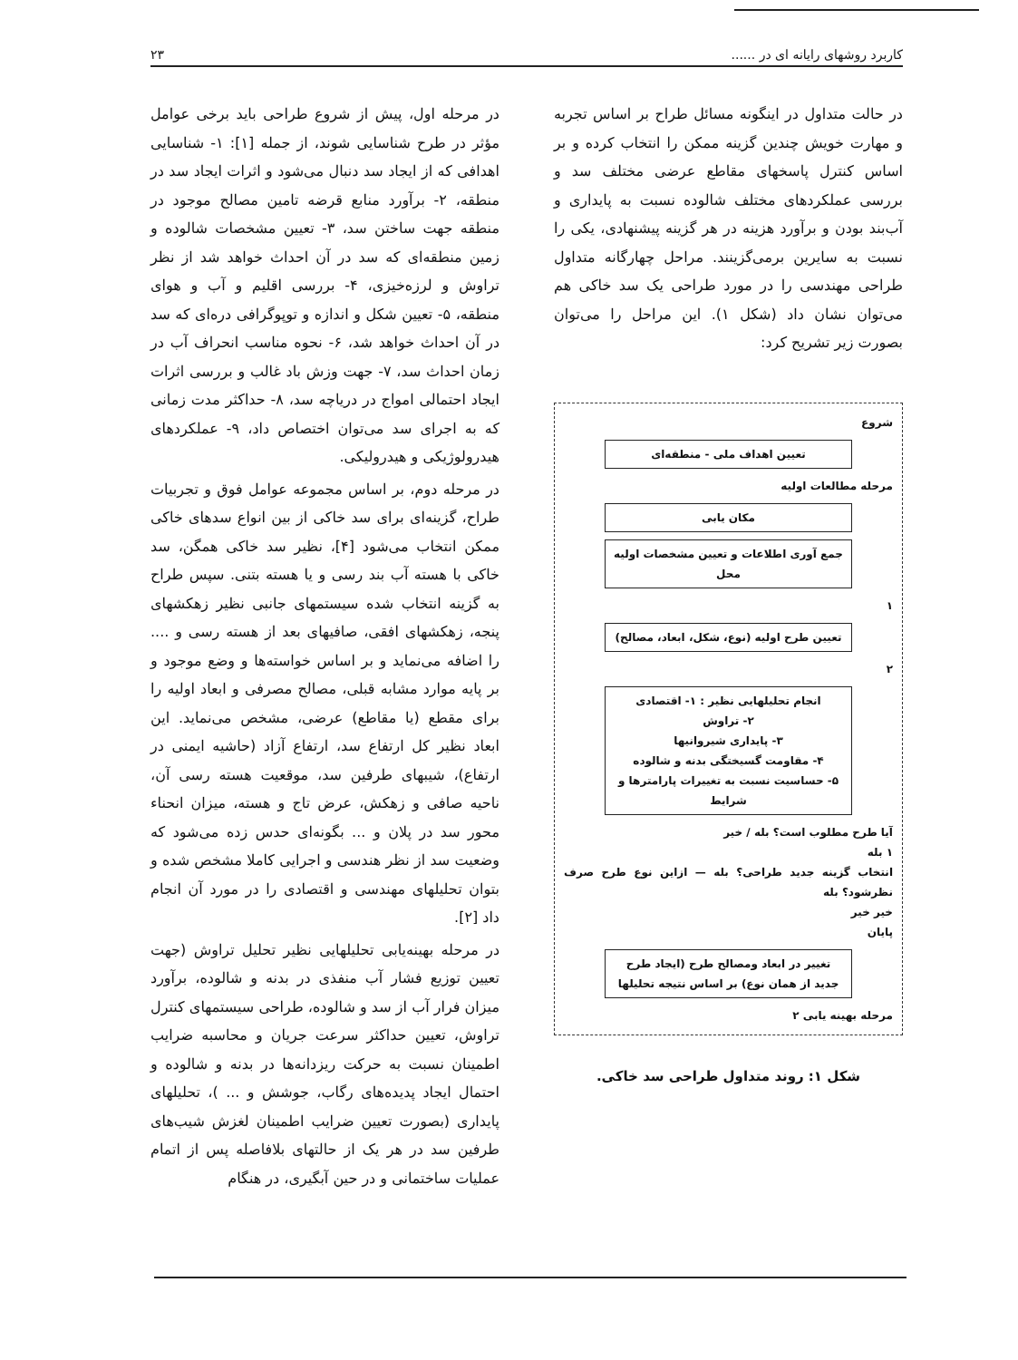کاربرد روشهای رایانه ای در ...... ۲۳
در حالت متداول در اینگونه مسائل طراح بر اساس تجربه و مهارت خویش چندین گزینه ممکن را انتخاب کرده و بر اساس کنترل پاسخهای مقاطع عرضی مختلف سد و بررسی عملکردهای مختلف شالوده نسبت به پایداری و آب‌بند بودن و برآورد هزینه در هر گزینه پیشنهادی، یکی را نسبت به سایرین برمی‌گزینند. مراحل چهارگانه متداول طراحی مهندسی را در مورد طراحی یک سد خاکی هم می‌توان نشان داد (شکل ۱). این مراحل را می‌توان بصورت زیر تشریح کرد:
شروع
تعیین اهداف ملی - منطقه‌ای
مرحله مطالعات اولیه
مکان یابی
جمع آوری اطلاعات و تعیین مشخصات اولیه محل
۱
تعیین طرح اولیه (نوع، شکل، ابعاد، مصالح)
۲
انجام تحلیلهایی نظیر : ۱- اقتصادی
۲- تراوش
۳- پایداری شیروانیها
۴- مقاومت گسیختگی بدنه و شالوده
۵- حساسیت نسبت به تغییرات پارامترها و شرایط
آیا طرح مطلوب است؟ بله / خیر
۱ بله
انتخاب گزینه جدید طراحی؟ بله — ازاین نوع طرح صرف نظرشود؟ بله
خیر خیر
پایان
تغییر در ابعاد ومصالح طرح (ایجاد طرح جدید از همان نوع) بر اساس نتیجه تحلیلها
مرحله بهینه یابی ۲
شکل ۱: روند متداول طراحی سد خاکی.
در مرحله اول، پیش از شروع طراحی باید برخی عوامل مؤثر در طرح شناسایی شوند، از جمله [۱]: ۱- شناسایی اهدافی که از ایجاد سد دنبال می‌شود و اثرات ایجاد سد در منطقه، ۲- برآورد منابع قرضه تامین مصالح موجود در منطقه جهت ساختن سد، ۳- تعیین مشخصات شالوده و زمین منطقه‌ای که سد در آن احداث خواهد شد از نظر تراوش و لرزه‌خیزی، ۴- بررسی اقلیم و آب و هوای منطقه، ۵- تعیین شکل و اندازه و توپوگرافی دره‌ای که سد در آن احداث خواهد شد، ۶- نحوه مناسب انحراف آب در زمان احداث سد، ۷- جهت وزش باد غالب و بررسی اثرات ایجاد احتمالی امواج در دریاچه سد، ۸- حداکثر مدت زمانی که به اجرای سد می‌توان اختصاص داد، ۹- عملکردهای هیدرولوژیکی و هیدرولیکی.
در مرحله دوم، بر اساس مجموعه عوامل فوق و تجربیات طراح، گزینه‌ای برای سد خاکی از بین انواع سدهای خاکی ممکن انتخاب می‌شود [۴]، نظیر سد خاکی همگن، سد خاکی با هسته آب بند رسی و یا هسته بتنی. سپس طراح به گزینه انتخاب شده سیستمهای جانبی نظیر زهکشهای پنجه، زهکشهای افقی، صافیهای بعد از هسته رسی و .... را اضافه می‌نماید و بر اساس خواسته‌ها و وضع موجود و بر پایه موارد مشابه قبلی، مصالح مصرفی و ابعاد اولیه را برای مقطع (یا مقاطع) عرضی، مشخص می‌نماید. این ابعاد نظیر کل ارتفاع سد، ارتفاع آزاد (حاشیه ایمنی در ارتفاع)، شیبهای طرفین سد، موقعیت هسته رسی آن، ناحیه صافی و زهکش، عرض تاج و هسته، میزان انحناء محور سد در پلان و ... بگونه‌ای حدس زده می‌شود که وضعیت سد از نظر هندسی و اجرایی کاملا مشخص شده و بتوان تحلیلهای مهندسی و اقتصادی را در مورد آن انجام داد [۲].
در مرحله بهینه‌یابی تحلیلهایی نظیر تحلیل تراوش (جهت تعیین توزیع فشار آب منفذی در بدنه و شالوده، برآورد میزان فرار آب از سد و شالوده، طراحی سیستمهای کنترل تراوش، تعیین حداکثر سرعت جریان و محاسبه ضرایب اطمینان نسبت به حرکت ریزدانه‌ها در بدنه و شالوده و احتمال ایجاد پدیده‌های رگاب، جوشش و ... )، تحلیلهای پایداری (بصورت تعیین ضرایب اطمینان لغزش شیب‌های طرفین سد در هر یک از حالتهای بلافاصله پس از اتمام عملیات ساختمانی و در حین آبگیری، در هنگام